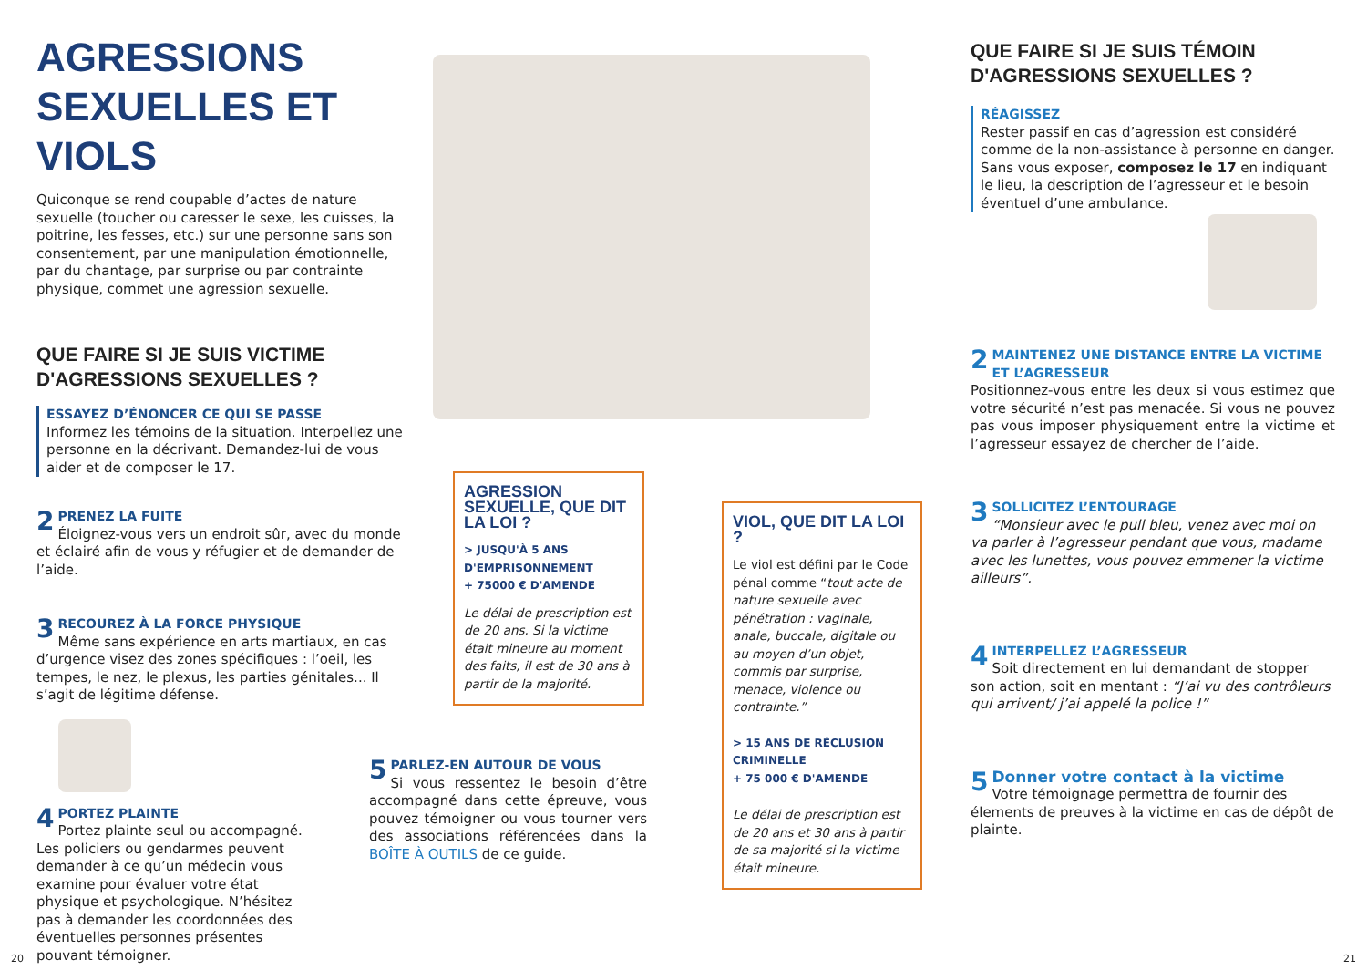AGRESSIONS SEXUELLES ET VIOLS
Quiconque se rend coupable d’actes de nature sexuelle (toucher ou caresser le sexe, les cuisses, la poitrine, les fesses, etc.) sur une personne sans son consentement, par une manipulation émotionnelle, par du chantage, par surprise ou par contrainte physique, commet une agression sexuelle.
QUE FAIRE SI JE SUIS VICTIME D'AGRESSIONS SEXUELLES ?
ESSAYEZ D’ÉNONCER CE QUI SE PASSE
Informez les témoins de la situation. Interpellez une personne en la décrivant. Demandez-lui de vous aider et de composer le 17.
2
PRENEZ LA FUITE
Éloignez-vous vers un endroit sûr, avec du monde et éclairé afin de vous y réfugier et de demander de l’aide.
3
RECOUREZ À LA FORCE PHYSIQUE
Même sans expérience en arts martiaux, en cas d’urgence visez des zones spécifiques : l’oeil, les tempes, le nez, le plexus, les parties génitales... Il s’agit de légitime défense.
4
PORTEZ PLAINTE
Portez plainte seul ou accompagné. Les policiers ou gendarmes peuvent demander à ce qu’un médecin vous examine pour évaluer votre état physique et psychologique. N’hésitez pas à demander les coordonnées des éventuelles personnes présentes pouvant témoigner.
AGRESSION SEXUELLE, QUE DIT LA LOI ?
> JUSQU'À 5 ANS D'EMPRISONNEMENT
+ 75000 € D'AMENDE
Le délai de prescription est de 20 ans. Si la victime était mineure au moment des faits, il est de 30 ans à partir de la majorité.
5
PARLEZ-EN AUTOUR DE VOUS
Si vous ressentez le besoin d’être accompagné dans cette épreuve, vous pouvez témoigner ou vous tourner vers des associations référencées dans la BOÎTE À OUTILS de ce guide.
VIOL, QUE DIT LA LOI ?
Le viol est défini par le Code pénal comme “tout acte de nature sexuelle avec pénétration : vaginale, anale, buccale, digitale ou au moyen d’un objet, commis par surprise, menace, violence ou contrainte.”
> 15 ANS DE RÉCLUSION CRIMINELLE
+ 75 000 € D'AMENDE
Le délai de prescription est de 20 ans et 30 ans à partir de sa majorité si la victime était mineure.
QUE FAIRE SI JE SUIS TÉMOIN D'AGRESSIONS SEXUELLES ?
RÉAGISSEZ
Rester passif en cas d’agression est considéré comme de la non-assistance à personne en danger. Sans vous exposer, composez le 17 en indiquant le lieu, la description de l’agresseur et le besoin éventuel d’une ambulance.
2
MAINTENEZ UNE DISTANCE ENTRE LA VICTIME ET L’AGRESSEUR
Positionnez-vous entre les deux si vous estimez que votre sécurité n’est pas menacée. Si vous ne pouvez pas vous imposer physiquement entre la victime et l’agresseur essayez de chercher de l’aide.
3
SOLLICITEZ L’ENTOURAGE
“Monsieur avec le pull bleu, venez avec moi on va parler à l’agresseur pendant que vous, madame avec les lunettes, vous pouvez emmener la victime ailleurs”.
4
INTERPELLEZ L’AGRESSEUR
Soit directement en lui demandant de stopper son action, soit en mentant : “J’ai vu des contrôleurs qui arrivent/ j’ai appelé la police !”
5
Donner votre contact à la victime
Votre témoignage permettra de fournir des élements de preuves à la victime en cas de dépôt de plainte.
20 21